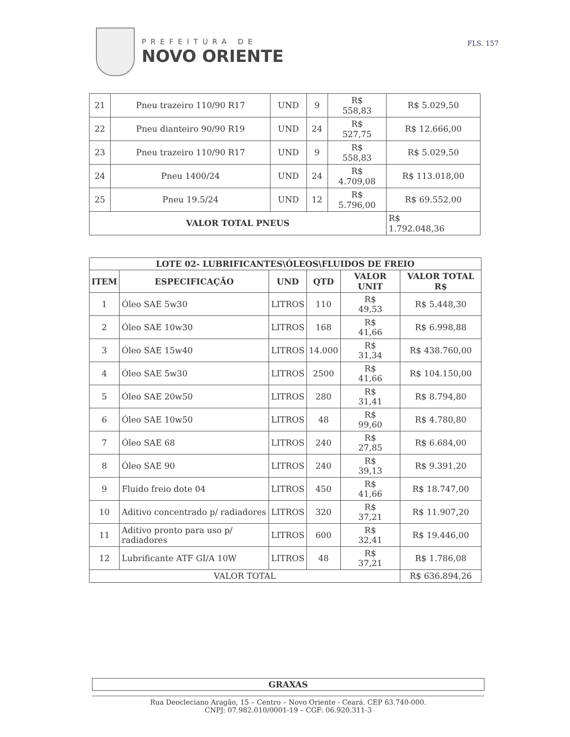PREFEITURA DE
NOVO ORIENTE
FLS. 157
| 21 | Pneu trazeiro 110/90 R17 | UND | 9 | R$ 558,83 | R$ 5.029,50 |
| 22 | Pneu dianteiro 90/90 R19 | UND | 24 | R$ 527,75 | R$ 12.666,00 |
| 23 | Pneu trazeiro 110/90 R17 | UND | 9 | R$ 558,83 | R$ 5.029,50 |
| 24 | Pneu 1400/24 | UND | 24 | R$ 4.709,08 | R$ 113.018,00 |
| 25 | Pneu 19.5/24 | UND | 12 | R$ 5.796,00 | R$ 69.552,00 |
| VALOR TOTAL PNEUS | | | | | R$ 1.792.048,36 |
| LOTE 02- LUBRIFICANTES\ÓLEOS\FLUIDOS DE FREIO | | | | | |
| --- | --- | --- | --- | --- | --- |
| ITEM | ESPECIFICAÇÃO | UND | QTD | VALOR UNIT | VALOR TOTAL R$ |
| 1 | Óleo SAE 5w30 | LITROS | 110 | R$ 49,53 | R$ 5.448,30 |
| 2 | Óleo SAE 10w30 | LITROS | 168 | R$ 41,66 | R$ 6.998,88 |
| 3 | Óleo SAE 15w40 | LITROS | 14.000 | R$ 31,34 | R$ 438.760,00 |
| 4 | Óleo SAE 5w30 | LITROS | 2500 | R$ 41,66 | R$ 104.150,00 |
| 5 | Óleo SAE 20w50 | LITROS | 280 | R$ 31,41 | R$ 8.794,80 |
| 6 | Óleo SAE 10w50 | LITROS | 48 | R$ 99,60 | R$ 4.780,80 |
| 7 | Óleo SAE 68 | LITROS | 240 | R$ 27,85 | R$ 6.684,00 |
| 8 | Óleo SAE 90 | LITROS | 240 | R$ 39,13 | R$ 9.391,20 |
| 9 | Fluido freio dote 04 | LITROS | 450 | R$ 41,66 | R$ 18.747,00 |
| 10 | Aditivo concentrado p/ radiadores | LITROS | 320 | R$ 37,21 | R$ 11.907,20 |
| 11 | Aditivo pronto para uso p/ radiadores | LITROS | 600 | R$ 32,41 | R$ 19.446,00 |
| 12 | Lubrificante ATF GI/A 10W | LITROS | 48 | R$ 37,21 | R$ 1.786,08 |
| VALOR TOTAL | | | | | R$ 636.894,26 |
| GRAXAS |
| --- |
Rua Deocleciano Aragão, 15 – Centro – Novo Oriente - Ceará. CEP 63.740-000.
CNPJ: 07.982.010/0001-19 – CGF: 06.920.311-3